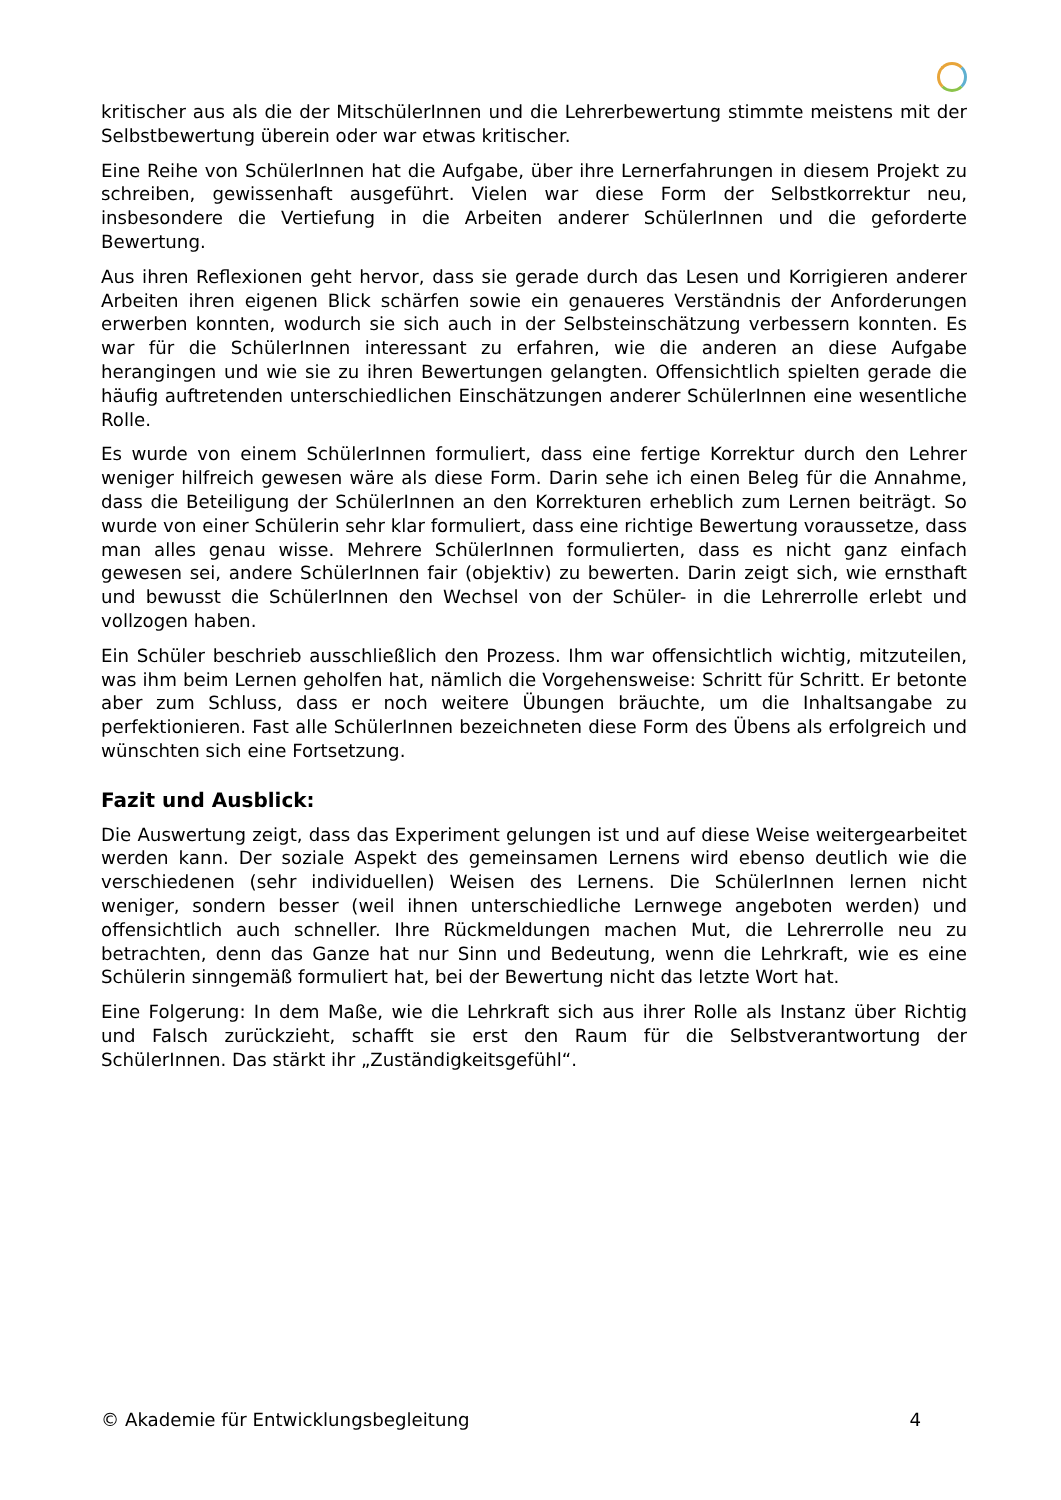kritischer aus als die der MitschülerInnen und die Lehrerbewertung stimmte meistens mit der Selbstbewertung überein oder war etwas kritischer.
Eine Reihe von SchülerInnen hat die Aufgabe, über ihre Lernerfahrungen in diesem Projekt zu schreiben, gewissenhaft ausgeführt. Vielen war diese Form der Selbstkorrektur neu, insbesondere die Vertiefung in die Arbeiten anderer SchülerInnen und die geforderte Bewertung.
Aus ihren Reflexionen geht hervor, dass sie gerade durch das Lesen und Korrigieren anderer Arbeiten ihren eigenen Blick schärfen sowie ein genaueres Verständnis der Anforderungen erwerben konnten, wodurch sie sich auch in der Selbsteinschätzung verbessern konnten. Es war für die SchülerInnen interessant zu erfahren, wie die anderen an diese Aufgabe herangingen und wie sie zu ihren Bewertungen gelangten. Offensichtlich spielten gerade die häufig auftretenden unterschiedlichen Einschätzungen anderer SchülerInnen eine wesentliche Rolle.
Es wurde von einem SchülerInnen formuliert, dass eine fertige Korrektur durch den Lehrer weniger hilfreich gewesen wäre als diese Form. Darin sehe ich einen Beleg für die Annahme, dass die Beteiligung der SchülerInnen an den Korrekturen erheblich zum Lernen beiträgt. So wurde von einer Schülerin sehr klar formuliert, dass eine richtige Bewertung voraussetze, dass man alles genau wisse. Mehrere SchülerInnen formulierten, dass es nicht ganz einfach gewesen sei, andere SchülerInnen fair (objektiv) zu bewerten. Darin zeigt sich, wie ernsthaft und bewusst die SchülerInnen den Wechsel von der Schüler- in die Lehrerrolle erlebt und vollzogen haben.
Ein Schüler beschrieb ausschließlich den Prozess. Ihm war offensichtlich wichtig, mitzuteilen, was ihm beim Lernen geholfen hat, nämlich die Vorgehensweise: Schritt für Schritt. Er betonte aber zum Schluss, dass er noch weitere Übungen bräuchte, um die Inhaltsangabe zu perfektionieren. Fast alle SchülerInnen bezeichneten diese Form des Übens als erfolgreich und wünschten sich eine Fortsetzung.
Fazit und Ausblick:
Die Auswertung zeigt, dass das Experiment gelungen ist und auf diese Weise weitergearbeitet werden kann. Der soziale Aspekt des gemeinsamen Lernens wird ebenso deutlich wie die verschiedenen (sehr individuellen) Weisen des Lernens. Die SchülerInnen lernen nicht weniger, sondern besser (weil ihnen unterschiedliche Lernwege angeboten werden) und offensichtlich auch schneller. Ihre Rückmeldungen machen Mut, die Lehrerrolle neu zu betrachten, denn das Ganze hat nur Sinn und Bedeutung, wenn die Lehrkraft, wie es eine Schülerin sinngemäß formuliert hat, bei der Bewertung nicht das letzte Wort hat.
Eine Folgerung: In dem Maße, wie die Lehrkraft sich aus ihrer Rolle als Instanz über Richtig und Falsch zurückzieht, schafft sie erst den Raum für die Selbstverantwortung der SchülerInnen. Das stärkt ihr „Zuständigkeitsgefühl“.
© Akademie für Entwicklungsbegleitung 4